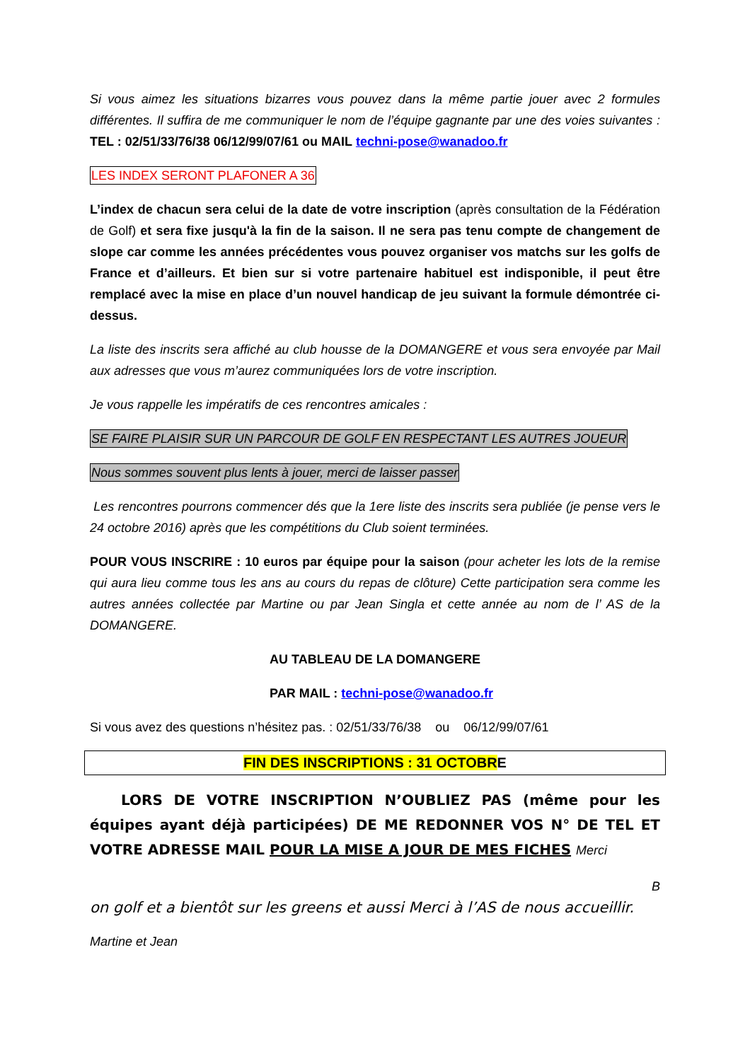Si vous aimez les situations bizarres vous pouvez dans la même partie jouer avec 2 formules différentes. Il suffira de me communiquer le nom de l’équipe gagnante par une des voies suivantes : TEL : 02/51/33/76/38 06/12/99/07/61 ou MAIL techni-pose@wanadoo.fr
LES INDEX SERONT PLAFONER A 36
L’index de chacun sera celui de la date de votre inscription (après consultation de la Fédération de Golf) et sera fixe jusqu'à la fin de la saison. Il ne sera pas tenu compte de changement de slope car comme les années précédentes vous pouvez organiser vos matchs sur les golfs de France et d’ailleurs. Et bien sur si votre partenaire habituel est indisponible, il peut être remplacé avec la mise en place d’un nouvel handicap de jeu suivant la formule démontrée ci-dessus.
La liste des inscrits sera affiché au club housse de la DOMANGERE et vous sera envoyée par Mail aux adresses que vous m’aurez communiquées lors de votre inscription.
Je vous rappelle les impératifs de ces rencontres amicales :
SE FAIRE PLAISIR SUR UN PARCOUR DE GOLF EN RESPECTANT LES AUTRES JOUEUR
Nous sommes souvent plus lents à jouer, merci de laisser passer
Les rencontres pourrons commencer dés que la 1ere liste des inscrits sera publiée (je pense vers le 24 octobre 2016) après que les compétitions du Club soient terminées.
POUR VOUS INSCRIRE : 10 euros par équipe pour la saison (pour acheter les lots de la remise qui aura lieu comme tous les ans au cours du repas de clôture) Cette participation sera comme les autres années collectée par Martine ou par Jean Singla et cette année au nom de l’ AS de la DOMANGERE.
AU TABLEAU DE LA DOMANGERE
PAR MAIL : techni-pose@wanadoo.fr
Si vous avez des questions n’hésitez pas. : 02/51/33/76/38 ou 06/12/99/07/61
FIN DES INSCRIPTIONS : 31 OCTOBRE
LORS DE VOTRE INSCRIPTION N’OUBLIEZ PAS (même pour les équipes ayant déjà participées) DE ME REDONNER VOS N° DE TEL ET VOTRE ADRESSE MAIL POUR LA MISE A JOUR DE MES FICHES Merci
B
on golf et a bientôt sur les greens et aussi Merci à l’AS de nous accueillir.
Martine et Jean